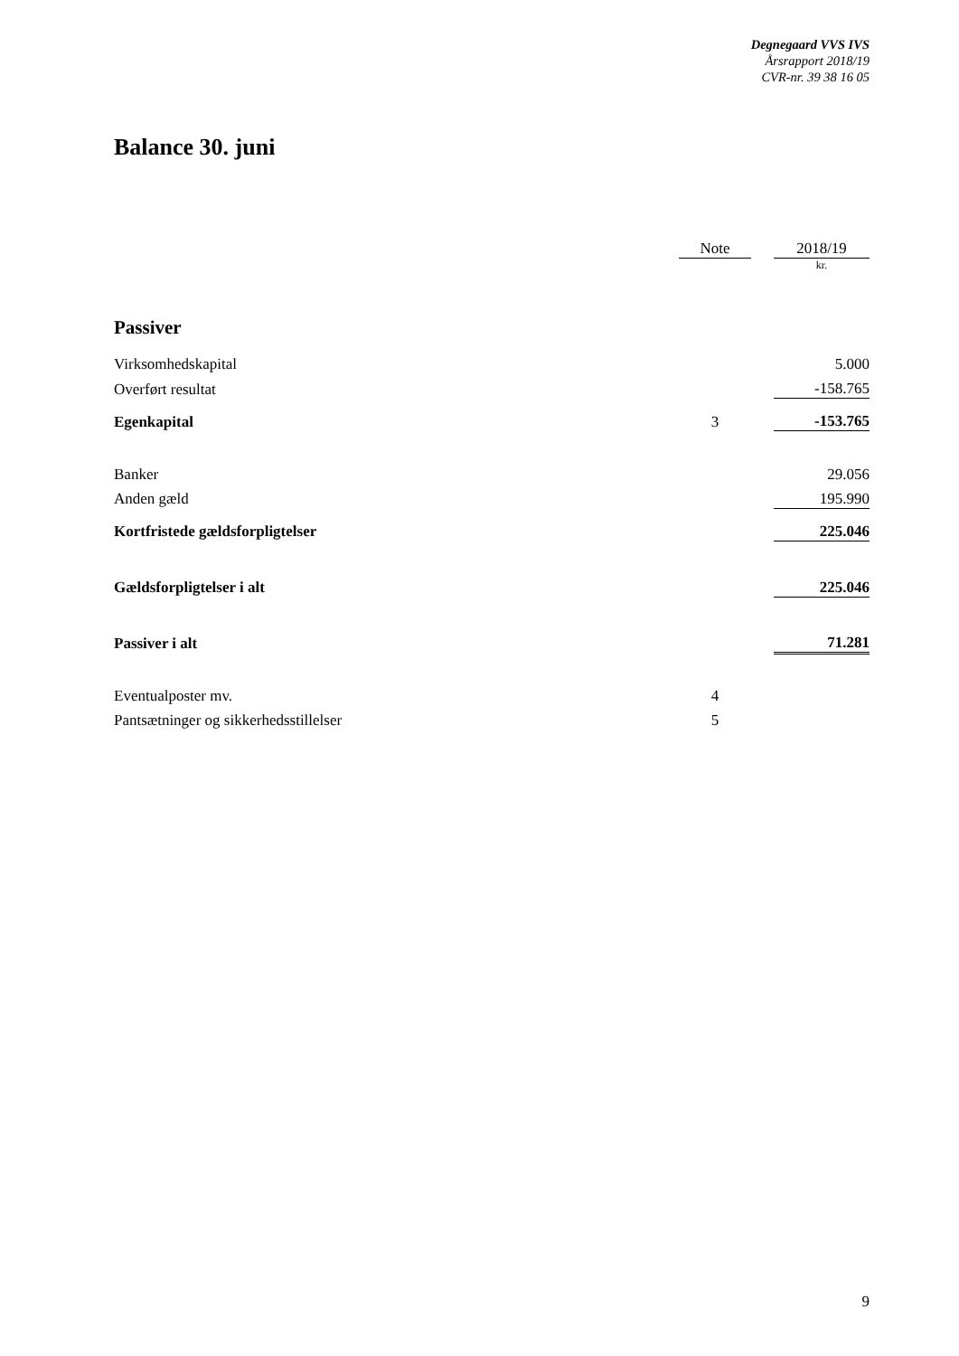Degnegaard VVS IVS
Årsrapport 2018/19
CVR-nr. 39 38 16 05
Balance 30. juni
| | Note | | 2018/19 |
| | | | kr. |
| Passiver | | | |
| Virksomhedskapital | | | 5.000 |
| Overført resultat | | | -158.765 |
| Egenkapital | 3 | | -153.765 |
| Banker | | | 29.056 |
| Anden gæld | | | 195.990 |
| Kortfristede gældsforpligtelser | | | 225.046 |
| Gældsforpligtelser i alt | | | 225.046 |
| Passiver i alt | | | 71.281 |
| Eventualposter mv. | 4 | | |
| Pantsætninger og sikkerhedsstillelser | 5 | | |
9